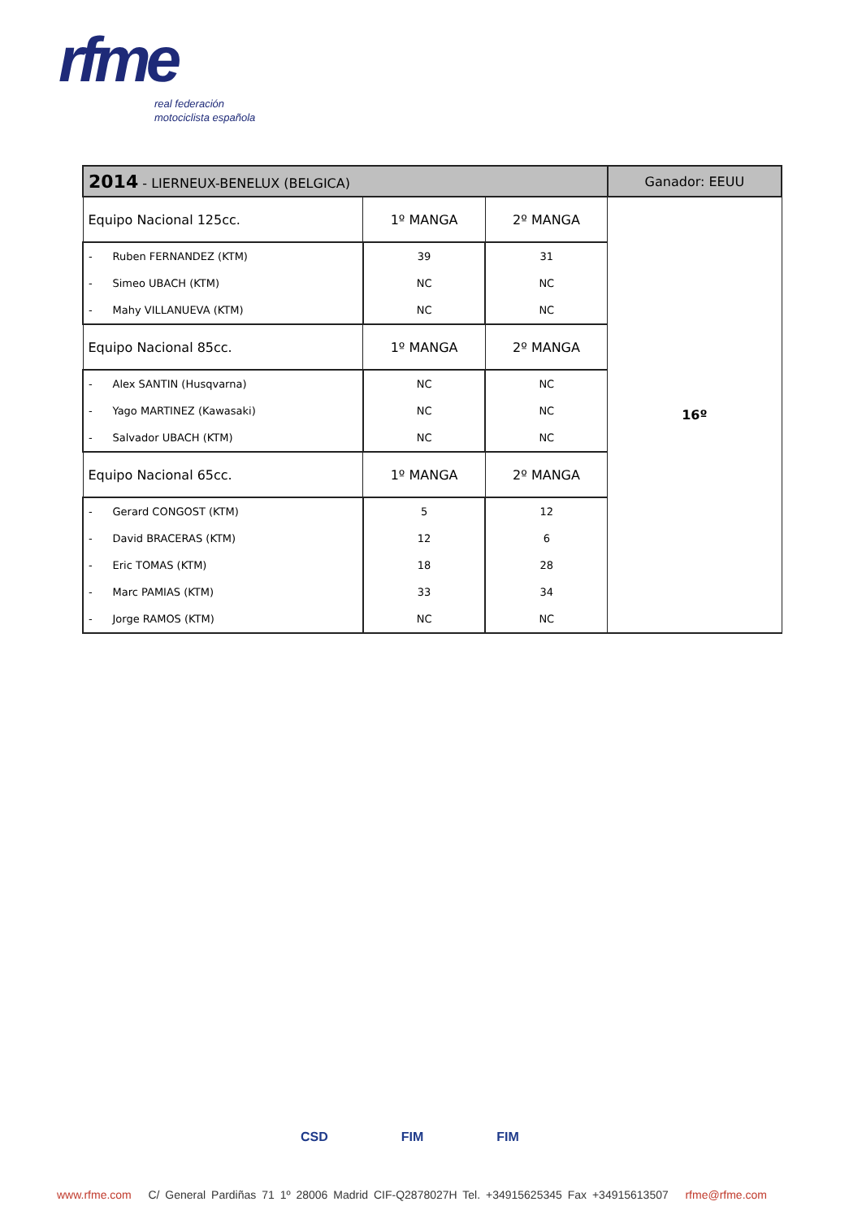rfme
real federación
motociclista española
| 2014 - LIERNEUX-BENELUX (BELGICA) | | | Ganador: EEUU |
| --- | --- | --- | --- |
| Equipo Nacional 125cc. | 1º MANGA | 2º MANGA | 16º |
| - Ruben FERNANDEZ (KTM) | 39 | 31 | |
| - Simeo UBACH (KTM) | NC | NC | |
| - Mahy VILLANUEVA (KTM) | NC | NC | |
| Equipo Nacional 85cc. | 1º MANGA | 2º MANGA | |
| - Alex SANTIN (Husqvarna) | NC | NC | |
| - Yago MARTINEZ (Kawasaki) | NC | NC | |
| - Salvador UBACH (KTM) | NC | NC | |
| Equipo Nacional 65cc. | 1º MANGA | 2º MANGA | |
| - Gerard CONGOST (KTM) | 5 | 12 | |
| - David BRACERAS (KTM) | 12 | 6 | |
| - Eric TOMAS (KTM) | 18 | 28 | |
| - Marc PAMIAS (KTM) | 33 | 34 | |
| - Jorge RAMOS (KTM) | NC | NC | |
CSD FIM FIM
www.rfme.com C/ General Pardiñas 71 1º 28006 Madrid CIF-Q2878027H Tel. +34915625345 Fax +34915613507 rfme@rfme.com